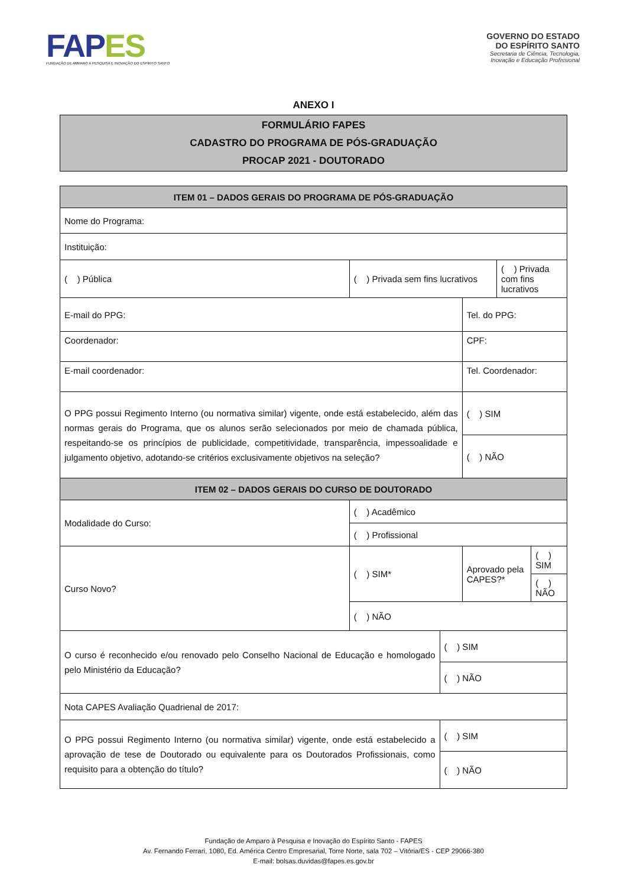FAPES
FUNDAÇÃO DE AMPARO À PESQUISA E INOVAÇÃO DO ESPÍRITO SANTO
GOVERNO DO ESTADO
DO ESPÍRITO SANTO
Secretaria de Ciência, Tecnologia,
Inovação e Educação Profissional
ANEXO I
FORMULÁRIO FAPES
CADASTRO DO PROGRAMA DE PÓS-GRADUAÇÃO
PROCAP 2021 - DOUTORADO
| ITEM 01 – DADOS GERAIS DO PROGRAMA DE PÓS-GRADUAÇÃO | | | | | |
| --- | --- | --- | --- | --- | --- |
| Nome do Programa: | | | | | |
| Instituição: | | | | | |
| ( ) Pública | ( ) Privada sem fins lucrativos | | | ( ) Privada com fins lucrativos | |
| E-mail do PPG: | | | Tel. do PPG: | | |
| Coordenador: | | | CPF: | | |
| E-mail coordenador: | | | Tel. Coordenador: | | |
| O PPG possui Regimento Interno (ou normativa similar) vigente, onde está estabelecido, além das normas gerais do Programa, que os alunos serão selecionados por meio de chamada pública, respeitando-se os princípios de publicidade, competitividade, transparência, impessoalidade e julgamento objetivo, adotando-se critérios exclusivamente objetivos na seleção? | | | ( ) SIM | | |
| | | | ( ) NÃO | | |
| ITEM 02 – DADOS GERAIS DO CURSO DE DOUTORADO | | | | | |
| Modalidade do Curso: | ( ) Acadêmico | | | | |
| | ( ) Profissional | | | | |
| Curso Novo? | ( ) SIM* | | Aprovado pela CAPES?* | | ( ) SIM |
| | | | | | ( ) NÃO |
| | ( ) NÃO | | | | |
| O curso é reconhecido e/ou renovado pelo Conselho Nacional de Educação e homologado pelo Ministério da Educação? | | ( ) SIM | | | |
| | | ( ) NÃO | | | |
| Nota CAPES Avaliação Quadrienal de 2017: | | | | | |
| O PPG possui Regimento Interno (ou normativa similar) vigente, onde está estabelecido a aprovação de tese de Doutorado ou equivalente para os Doutorados Profissionais, como requisito para a obtenção do título? | | ( ) SIM | | | |
| | | ( ) NÃO | | | |
Fundação de Amparo à Pesquisa e Inovação do Espírito Santo - FAPES
Av. Fernando Ferrari, 1080, Ed. América Centro Empresarial, Torre Norte, sala 702 – Vitória/ES - CEP 29066-380
E-mail: bolsas.duvidas@fapes.es.gov.br